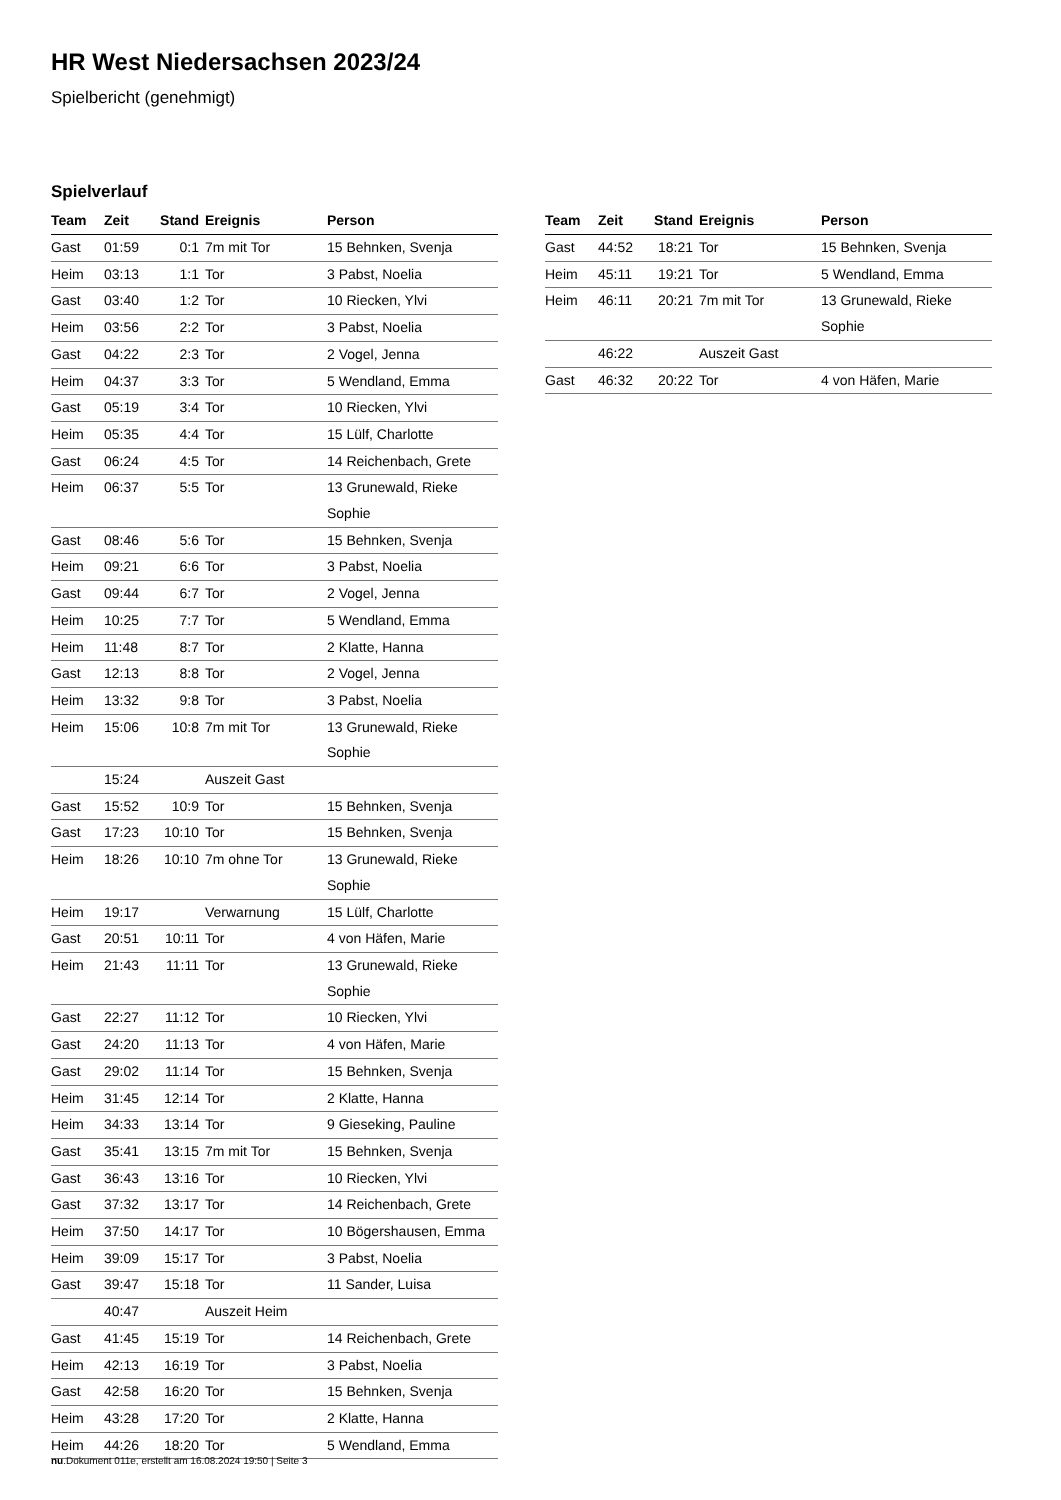HR West Niedersachsen 2023/24
Spielbericht (genehmigt)
Spielverlauf
| Team | Zeit | Stand | Ereignis | Person |
| --- | --- | --- | --- | --- |
| Gast | 01:59 | 0:1 | 7m mit Tor | 15 Behnken, Svenja |
| Heim | 03:13 | 1:1 | Tor | 3 Pabst, Noelia |
| Gast | 03:40 | 1:2 | Tor | 10 Riecken, Ylvi |
| Heim | 03:56 | 2:2 | Tor | 3 Pabst, Noelia |
| Gast | 04:22 | 2:3 | Tor | 2 Vogel, Jenna |
| Heim | 04:37 | 3:3 | Tor | 5 Wendland, Emma |
| Gast | 05:19 | 3:4 | Tor | 10 Riecken, Ylvi |
| Heim | 05:35 | 4:4 | Tor | 15 Lülf, Charlotte |
| Gast | 06:24 | 4:5 | Tor | 14 Reichenbach, Grete |
| Heim | 06:37 | 5:5 | Tor | 13 Grunewald, Rieke Sophie |
| Gast | 08:46 | 5:6 | Tor | 15 Behnken, Svenja |
| Heim | 09:21 | 6:6 | Tor | 3 Pabst, Noelia |
| Gast | 09:44 | 6:7 | Tor | 2 Vogel, Jenna |
| Heim | 10:25 | 7:7 | Tor | 5 Wendland, Emma |
| Heim | 11:48 | 8:7 | Tor | 2 Klatte, Hanna |
| Gast | 12:13 | 8:8 | Tor | 2 Vogel, Jenna |
| Heim | 13:32 | 9:8 | Tor | 3 Pabst, Noelia |
| Heim | 15:06 | 10:8 | 7m mit Tor | 13 Grunewald, Rieke Sophie |
| | 15:24 | | Auszeit Gast | |
| Gast | 15:52 | 10:9 | Tor | 15 Behnken, Svenja |
| Gast | 17:23 | 10:10 | Tor | 15 Behnken, Svenja |
| Heim | 18:26 | 10:10 | 7m ohne Tor | 13 Grunewald, Rieke Sophie |
| Heim | 19:17 | | Verwarnung | 15 Lülf, Charlotte |
| Gast | 20:51 | 10:11 | Tor | 4 von Häfen, Marie |
| Heim | 21:43 | 11:11 | Tor | 13 Grunewald, Rieke Sophie |
| Gast | 22:27 | 11:12 | Tor | 10 Riecken, Ylvi |
| Gast | 24:20 | 11:13 | Tor | 4 von Häfen, Marie |
| Gast | 29:02 | 11:14 | Tor | 15 Behnken, Svenja |
| Heim | 31:45 | 12:14 | Tor | 2 Klatte, Hanna |
| Heim | 34:33 | 13:14 | Tor | 9 Gieseking, Pauline |
| Gast | 35:41 | 13:15 | 7m mit Tor | 15 Behnken, Svenja |
| Gast | 36:43 | 13:16 | Tor | 10 Riecken, Ylvi |
| Gast | 37:32 | 13:17 | Tor | 14 Reichenbach, Grete |
| Heim | 37:50 | 14:17 | Tor | 10 Bögershausen, Emma |
| Heim | 39:09 | 15:17 | Tor | 3 Pabst, Noelia |
| Gast | 39:47 | 15:18 | Tor | 11 Sander, Luisa |
| | 40:47 | | Auszeit Heim | |
| Gast | 41:45 | 15:19 | Tor | 14 Reichenbach, Grete |
| Heim | 42:13 | 16:19 | Tor | 3 Pabst, Noelia |
| Gast | 42:58 | 16:20 | Tor | 15 Behnken, Svenja |
| Heim | 43:28 | 17:20 | Tor | 2 Klatte, Hanna |
| Heim | 44:26 | 18:20 | Tor | 5 Wendland, Emma |
| Team | Zeit | Stand | Ereignis | Person |
| --- | --- | --- | --- | --- |
| Gast | 44:52 | 18:21 | Tor | 15 Behnken, Svenja |
| Heim | 45:11 | 19:21 | Tor | 5 Wendland, Emma |
| Heim | 46:11 | 20:21 | 7m mit Tor | 13 Grunewald, Rieke Sophie |
| | 46:22 | | Auszeit Gast | |
| Gast | 46:32 | 20:22 | Tor | 4 von Häfen, Marie |
nu.Dokument 011e, erstellt am 16.08.2024 19:50 | Seite 3